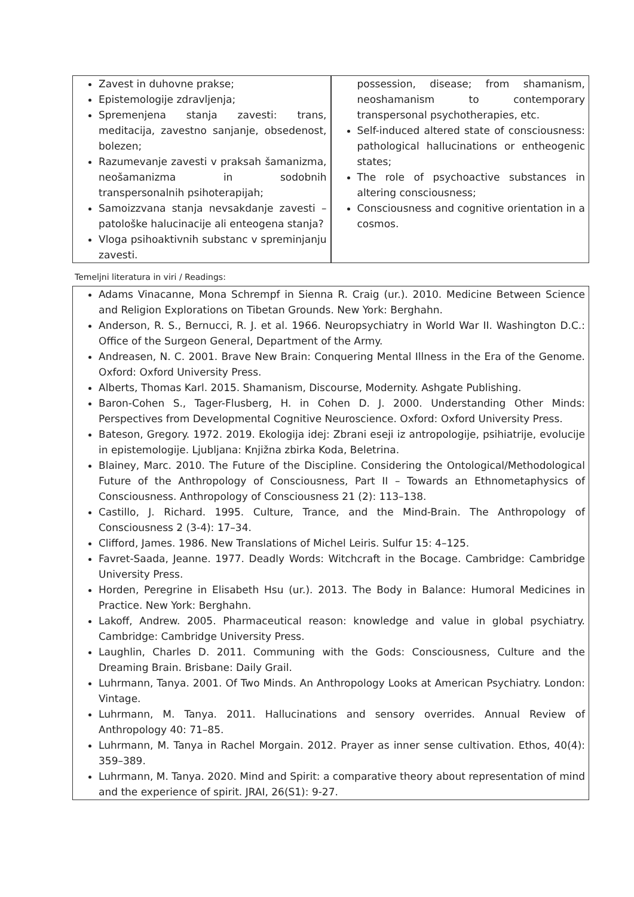| Zavest in duhovne prakse; Epistemologije zdravljenja; Spremenjena stanja zavesti: trans, meditacija, zavestno sanjanje, obsedenost, bolezen; Razumevanje zavesti v praksah šamanizma, neošamanizma in sodobnih transpersonalnih psihoterapijah; Samoizzvana stanja nevsakdanje zavesti – patološke halucinacije ali enteogena stanja? Vloga psihoaktivnih substanc v spreminjanju zavesti. | | possession, disease; from shamanism, neoshamanism to contemporary transpersonal psychotherapies, etc. Self-induced altered state of consciousness: pathological hallucinations or entheogenic states; The role of psychoactive substances in altering consciousness; Consciousness and cognitive orientation in a cosmos. |
Temeljni literatura in viri / Readings:
Adams Vinacanne, Mona Schrempf in Sienna R. Craig (ur.). 2010. Medicine Between Science and Religion Explorations on Tibetan Grounds. New York: Berghahn.
Anderson, R. S., Bernucci, R. J. et al. 1966. Neuropsychiatry in World War II. Washington D.C.: Office of the Surgeon General, Department of the Army.
Andreasen, N. C. 2001. Brave New Brain: Conquering Mental Illness in the Era of the Genome. Oxford: Oxford University Press.
Alberts, Thomas Karl. 2015. Shamanism, Discourse, Modernity. Ashgate Publishing.
Baron-Cohen S., Tager-Flusberg, H. in Cohen D. J. 2000. Understanding Other Minds: Perspectives from Developmental Cognitive Neuroscience. Oxford: Oxford University Press.
Bateson, Gregory. 1972. 2019. Ekologija idej: Zbrani eseji iz antropologije, psihiatrije, evolucije in epistemologije. Ljubljana: Knjižna zbirka Koda, Beletrina.
Blainey, Marc. 2010. The Future of the Discipline. Considering the Ontological/Methodological Future of the Anthropology of Consciousness, Part II – Towards an Ethnometaphysics of Consciousness. Anthropology of Consciousness 21 (2): 113–138.
Castillo, J. Richard. 1995. Culture, Trance, and the Mind-Brain. The Anthropology of Consciousness 2 (3-4): 17–34.
Clifford, James. 1986. New Translations of Michel Leiris. Sulfur 15: 4–125.
Favret-Saada, Jeanne. 1977. Deadly Words: Witchcraft in the Bocage. Cambridge: Cambridge University Press.
Horden, Peregrine in Elisabeth Hsu (ur.). 2013. The Body in Balance: Humoral Medicines in Practice. New York: Berghahn.
Lakoff, Andrew. 2005. Pharmaceutical reason: knowledge and value in global psychiatry. Cambridge: Cambridge University Press.
Laughlin, Charles D. 2011. Communing with the Gods: Consciousness, Culture and the Dreaming Brain. Brisbane: Daily Grail.
Luhrmann, Tanya. 2001. Of Two Minds. An Anthropology Looks at American Psychiatry. London: Vintage.
Luhrmann, M. Tanya. 2011. Hallucinations and sensory overrides. Annual Review of Anthropology 40: 71–85.
Luhrmann, M. Tanya in Rachel Morgain. 2012. Prayer as inner sense cultivation. Ethos, 40(4): 359–389.
Luhrmann, M. Tanya. 2020. Mind and Spirit: a comparative theory about representation of mind and the experience of spirit. JRAI, 26(S1): 9-27.